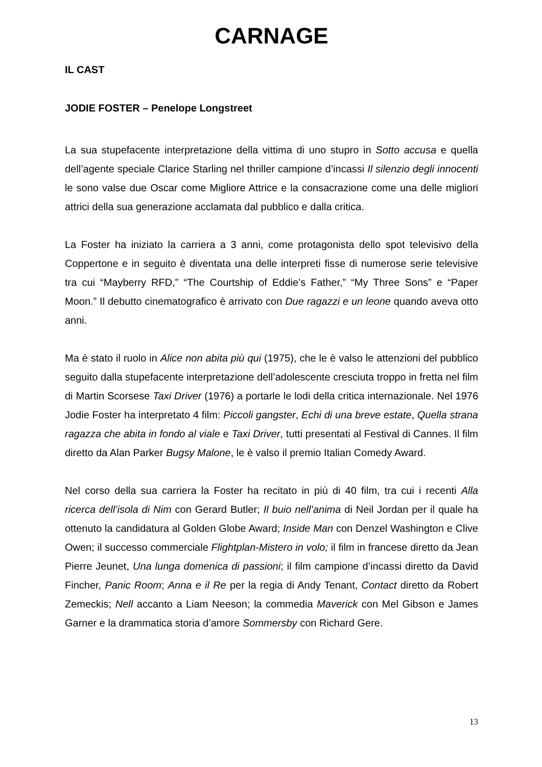CARNAGE
IL CAST
JODIE FOSTER – Penelope Longstreet
La sua stupefacente interpretazione della vittima di uno stupro in Sotto accusa e quella dell’agente speciale Clarice Starling nel thriller campione d’incassi Il silenzio degli innocenti le sono valse due Oscar come Migliore Attrice e la consacrazione come una delle migliori attrici della sua generazione acclamata dal pubblico e dalla critica.
La Foster ha iniziato la carriera a 3 anni, come protagonista dello spot televisivo della Coppertone e in seguito è diventata una delle interpreti fisse di numerose serie televisive tra cui “Mayberry RFD,” “The Courtship of Eddie’s Father,” “My Three Sons” e “Paper Moon.” Il debutto cinematografico è arrivato con Due ragazzi e un leone quando aveva otto anni.
Ma è stato il ruolo in Alice non abita più qui (1975), che le è valso le attenzioni del pubblico seguito dalla stupefacente interpretazione dell’adolescente cresciuta troppo in fretta nel film di Martin Scorsese Taxi Driver (1976) a portarle le lodi della critica internazionale. Nel 1976 Jodie Foster ha interpretato 4 film: Piccoli gangster, Echi di una breve estate, Quella strana ragazza che abita in fondo al viale e Taxi Driver, tutti presentati al Festival di Cannes. Il film diretto da Alan Parker Bugsy Malone, le è valso il premio Italian Comedy Award.
Nel corso della sua carriera la Foster ha recitato in più di 40 film, tra cui i recenti Alla ricerca dell’isola di Nim con Gerard Butler; Il buio nell’anima di Neil Jordan per il quale ha ottenuto la candidatura al Golden Globe Award; Inside Man con Denzel Washington e Clive Owen; il successo commerciale Flightplan-Mistero in volo; il film in francese diretto da Jean Pierre Jeunet, Una lunga domenica di passioni; il film campione d’incassi diretto da David Fincher, Panic Room; Anna e il Re per la regia di Andy Tenant, Contact diretto da Robert Zemeckis; Nell accanto a Liam Neeson; la commedia Maverick con Mel Gibson e James Garner e la drammatica storia d’amore Sommersby con Richard Gere.
13